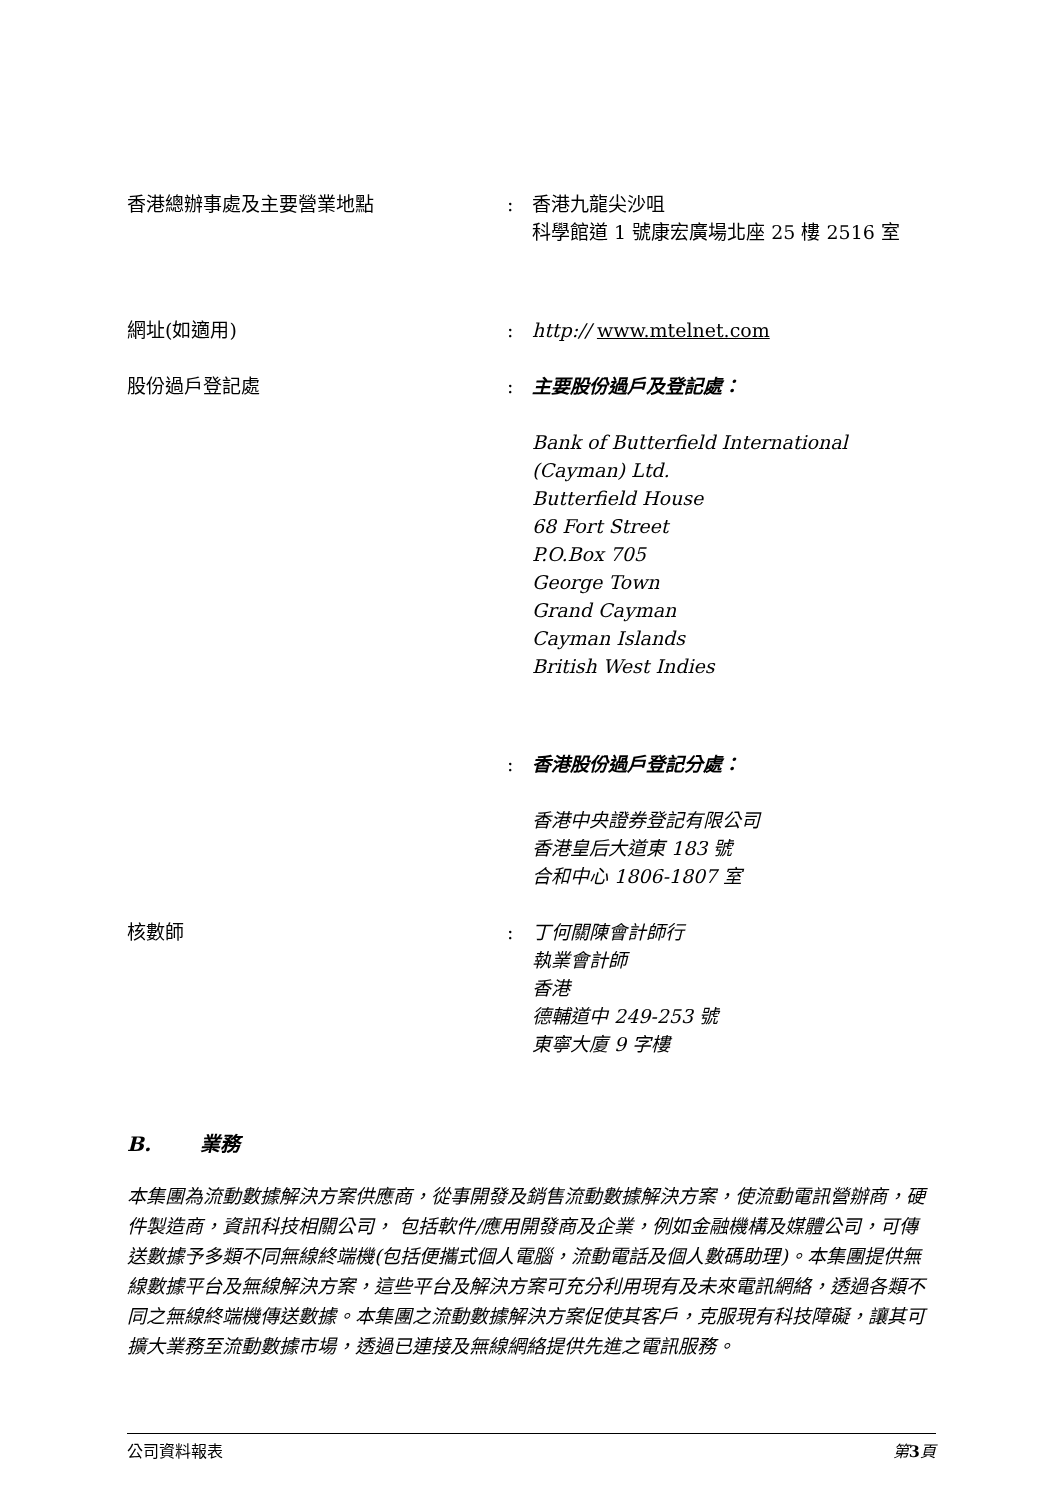香港總辦事處及主要營業地點 : 香港九龍尖沙咀
科學館道 1 號康宏廣場北座 25 樓 2516 室
網址(如適用) : http:// www.mtelnet.com
股份過戶登記處 : 主要股份過戶及登記處：
Bank of Butterfield International (Cayman) Ltd.
Butterfield House
68 Fort Street
P.O.Box 705
George Town
Grand Cayman
Cayman Islands
British West Indies
: 香港股份過戶登記分處：
香港中央證券登記有限公司
香港皇后大道東 183 號
合和中心 1806-1807 室
核數師 : 丁何關陳會計師行
執業會計師
香港
德輔道中 249-253 號
東寧大廈 9 字樓
B. 業務
本集團為流動數據解決方案供應商，從事開發及銷售流動數據解決方案，使流動電訊營辦商，硬件製造商，資訊科技相關公司， 包括軟件/應用開發商及企業，例如金融機構及媒體公司，可傳送數據予多類不同無線終端機(包括便攜式個人電腦，流動電話及個人數碼助理)。本集團提供無線數據平台及無線解決方案，這些平台及解決方案可充分利用現有及未來電訊網絡，透過各類不同之無線終端機傳送數據。本集團之流動數據解決方案促使其客戶，克服現有科技障礙，讓其可擴大業務至流動數據市場，透過已連接及無線網絡提供先進之電訊服務。
公司資料報表 第 3 頁